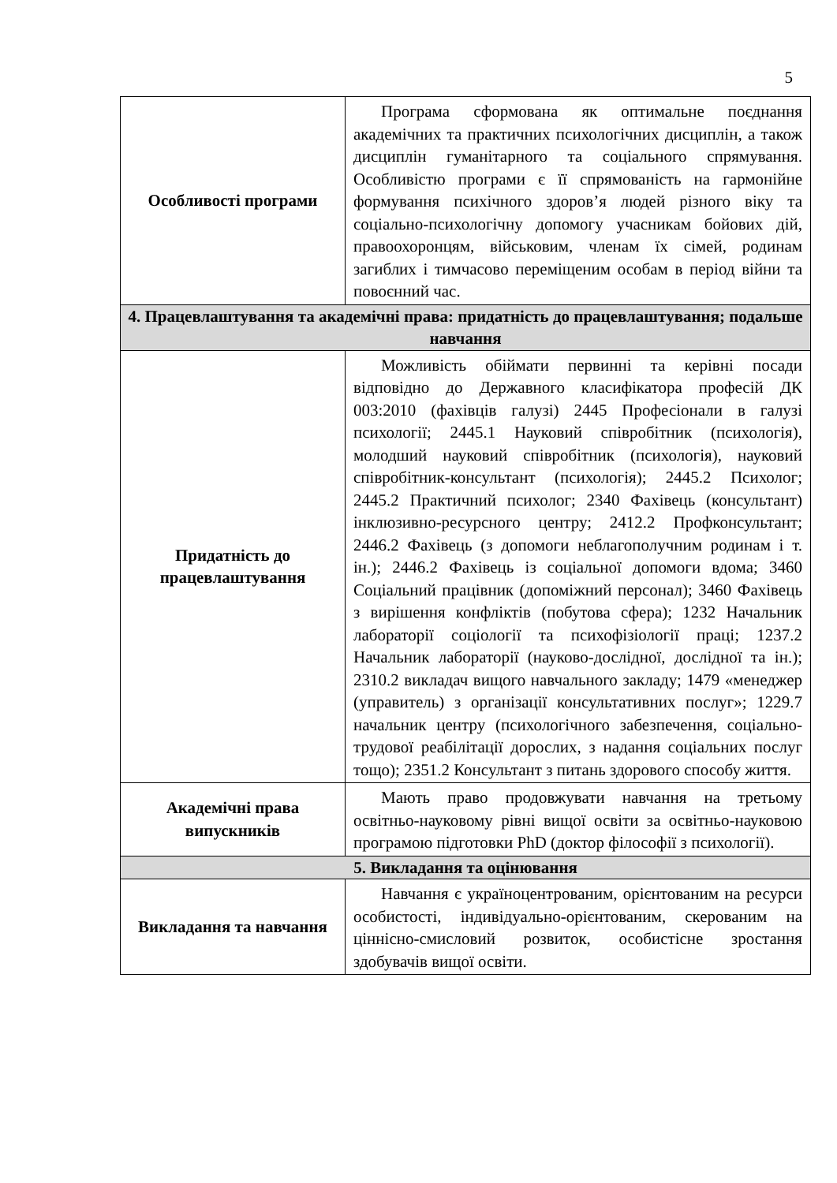5
| Особливості програми | Програма сформована як оптимальне поєднання академічних та практичних психологічних дисциплін, а також дисциплін гуманітарного та соціального спрямування. Особливістю програми є її спрямованість на гармонійне формування психічного здоров’я людей різного віку та соціально-психологічну допомогу учасникам бойових дій, правоохоронцям, військовим, членам їх сімей, родинам загиблих і тимчасово переміщеним особам в період війни та повоєнний час. |
| 4. Працевлаштування та академічні права: придатність до працевлаштування; подальше навчання | |
| Придатність до працевлаштування | Можливість обіймати первинні та керівні посади відповідно до Державного класифікатора професій ДК 003:2010 (фахівців галузі) 2445 Професіонали в галузі психології; 2445.1 Науковий співробітник (психологія), молодший науковий співробітник (психологія), науковий співробітник-консультант (психологія); 2445.2 Психолог; 2445.2 Практичний психолог; 2340 Фахівець (консультант) інклюзивно-ресурсного центру; 2412.2 Профконсультант; 2446.2 Фахівець (з допомоги неблагополучним родинам і т. ін.); 2446.2 Фахівець із соціальної допомоги вдома; 3460 Соціальний працівник (допоміжний персонал); 3460 Фахівець з вирішення конфліктів (побутова сфера); 1232 Начальник лабораторії соціології та психофізіології праці; 1237.2 Начальник лабораторії (науково-дослідної, дослідної та ін.); 2310.2 викладач вищого навчального закладу; 1479 «менеджер (управитель) з організації консультативних послуг»; 1229.7 начальник центру (психологічного забезпечення, соціально- трудової реабілітації дорослих, з надання соціальних послуг тощо); 2351.2 Консультант з питань здорового способу життя. |
| Академічні права випускників | Мають право продовжувати навчання на третьому освітньо-науковому рівні вищої освіти за освітньо-науковою програмою підготовки PhD (доктор філософії з психології). |
| 5. Викладання та оцінювання | |
| Викладання та навчання | Навчання є україноцентрованим, орієнтованим на ресурси особистості, індивідуально-орієнтованим, скерованим на ціннісно-смисловий розвиток, особистісне зростання здобувачів вищої освіти. |